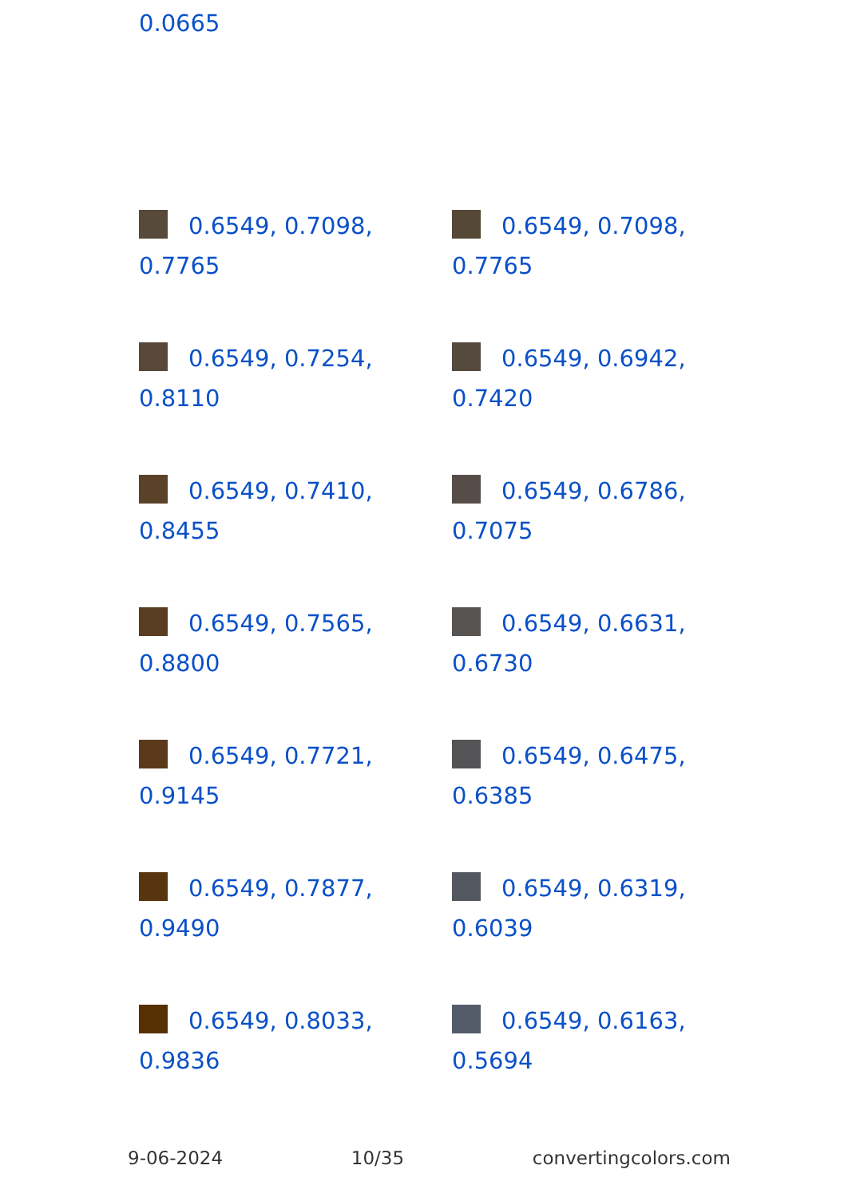0.0665
0.6549, 0.7098, 0.7765
0.6549, 0.7098, 0.7765
0.6549, 0.7254, 0.8110
0.6549, 0.6942, 0.7420
0.6549, 0.7410, 0.8455
0.6549, 0.6786, 0.7075
0.6549, 0.7565, 0.8800
0.6549, 0.6631, 0.6730
0.6549, 0.7721, 0.9145
0.6549, 0.6475, 0.6385
0.6549, 0.7877, 0.9490
0.6549, 0.6319, 0.6039
0.6549, 0.8033, 0.9836
0.6549, 0.6163, 0.5694
9-06-2024 10/35 convertingcolors.com